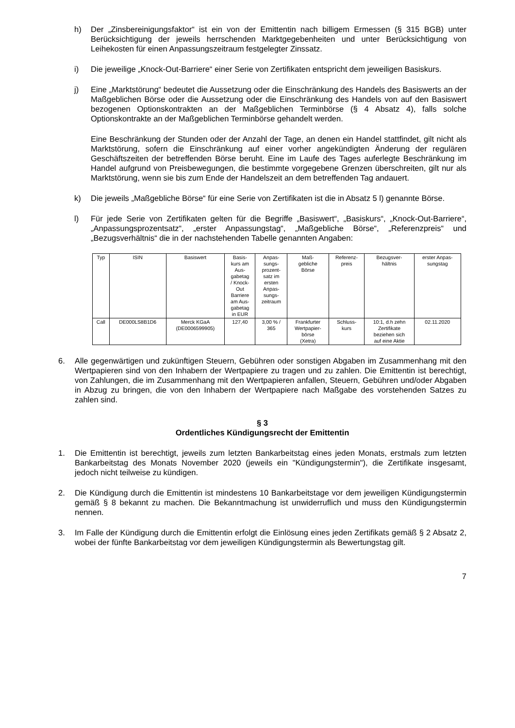h) Der „Zinsbereinigungsfaktor“ ist ein von der Emittentin nach billigem Ermessen (§ 315 BGB) unter Berücksichtigung der jeweils herrschenden Marktgegebenheiten und unter Berücksichtigung von Leihekosten für einen Anpassungszeitraum festgelegter Zinssatz.
i) Die jeweilige „Knock-Out-Barriere“ einer Serie von Zertifikaten entspricht dem jeweiligen Basiskurs.
j) Eine „Marktstörung“ bedeutet die Aussetzung oder die Einschränkung des Handels des Basiswerts an der Maßgeblichen Börse oder die Aussetzung oder die Einschränkung des Handels von auf den Basiswert bezogenen Optionskontrakten an der Maßgeblichen Terminbörse (§ 4 Absatz 4), falls solche Optionskontrakte an der Maßgeblichen Terminbörse gehandelt werden.
Eine Beschränkung der Stunden oder der Anzahl der Tage, an denen ein Handel stattfindet, gilt nicht als Marktstörung, sofern die Einschränkung auf einer vorher angekündigten Änderung der regulären Geschäftszeiten der betreffenden Börse beruht. Eine im Laufe des Tages auferlegte Beschränkung im Handel aufgrund von Preisbewegungen, die bestimmte vorgegebene Grenzen überschreiten, gilt nur als Marktstörung, wenn sie bis zum Ende der Handelszeit an dem betreffenden Tag andauert.
k) Die jeweils „Maßgebliche Börse“ für eine Serie von Zertifikaten ist die in Absatz 5 l) genannte Börse.
l) Für jede Serie von Zertifikaten gelten für die Begriffe „Basiswert“, „Basiskurs“, „Knock-Out-Barriere“, „Anpassungsprozentsatz“, „erster Anpassungstag“, „Maßgebliche Börse“, „Referenzpreis“ und „Bezugsverhältnis“ die in der nachstehenden Tabelle genannten Angaben:
| Typ | ISIN | Basiswert | Basis- kurs am Aus- gabetag / Knock- Out Barriere am Aus- gabetag in EUR | Anpas- sungs- prozent- satz im ersten Anpas- sungs- zeitraum | Maß- gebliche Börse | Referenz- preis | Bezugsver- hältnis | erster Anpas- sungstag |
| --- | --- | --- | --- | --- | --- | --- | --- | --- |
| Call | DE000LS8B1D6 | Merck KGaA (DE0006599905) | 127,40 | 3,00 % / 365 | Frankfurter Wertpapier- börse (Xetra) | Schluss- kurs | 10:1, d.h zehn Zertifikate beziehen sich auf eine Aktie | 02.11.2020 |
6. Alle gegenwärtigen und zukünftigen Steuern, Gebühren oder sonstigen Abgaben im Zusammenhang mit den Wertpapieren sind von den Inhabern der Wertpapiere zu tragen und zu zahlen. Die Emittentin ist berechtigt, von Zahlungen, die im Zusammenhang mit den Wertpapieren anfallen, Steuern, Gebühren und/oder Abgaben in Abzug zu bringen, die von den Inhabern der Wertpapiere nach Maßgabe des vorstehenden Satzes zu zahlen sind.
§ 3
Ordentliches Kündigungsrecht der Emittentin
1. Die Emittentin ist berechtigt, jeweils zum letzten Bankarbeitstag eines jeden Monats, erstmals zum letzten Bankarbeitstag des Monats November 2020 (jeweils ein "Kündigungstermin"), die Zertifikate insgesamt, jedoch nicht teilweise zu kündigen.
2. Die Kündigung durch die Emittentin ist mindestens 10 Bankarbeitstage vor dem jeweiligen Kündigungstermin gemäß § 8 bekannt zu machen. Die Bekanntmachung ist unwiderruflich und muss den Kündigungstermin nennen.
3. Im Falle der Kündigung durch die Emittentin erfolgt die Einlösung eines jeden Zertifikats gemäß § 2 Absatz 2, wobei der fünfte Bankarbeitstag vor dem jeweiligen Kündigungstermin als Bewertungstag gilt.
7